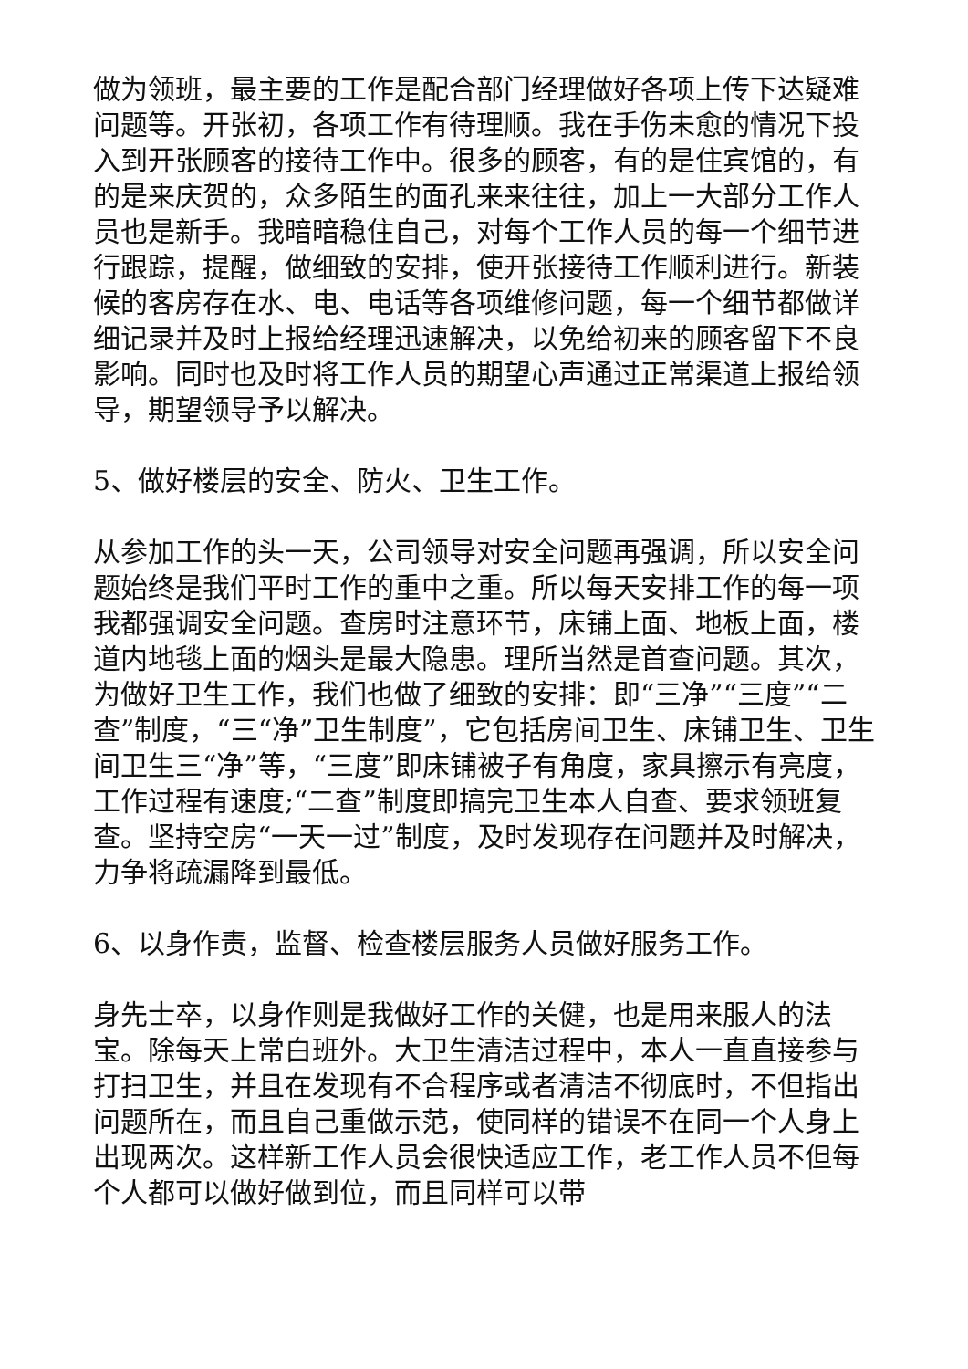做为领班，最主要的工作是配合部门经理做好各项上传下达疑难问题等。开张初，各项工作有待理顺。我在手伤未愈的情况下投入到开张顾客的接待工作中。很多的顾客，有的是住宾馆的，有的是来庆贺的，众多陌生的面孔来来往往，加上一大部分工作人员也是新手。我暗暗稳住自己，对每个工作人员的每一个细节进行跟踪，提醒，做细致的安排，使开张接待工作顺利进行。新装候的客房存在水、电、电话等各项维修问题，每一个细节都做详细记录并及时上报给经理迅速解决，以免给初来的顾客留下不良影响。同时也及时将工作人员的期望心声通过正常渠道上报给领导，期望领导予以解决。
5、做好楼层的安全、防火、卫生工作。
从参加工作的头一天，公司领导对安全问题再强调，所以安全问题始终是我们平时工作的重中之重。所以每天安排工作的每一项我都强调安全问题。查房时注意环节，床铺上面、地板上面，楼道内地毯上面的烟头是最大隐患。理所当然是首查问题。其次，为做好卫生工作，我们也做了细致的安排：即“三净”“三度”“二查”制度，“三“净”卫生制度”，它包括房间卫生、床铺卫生、卫生间卫生三“净”等，“三度”即床铺被子有角度，家具擦示有亮度，工作过程有速度;“二查”制度即搞完卫生本人自查、要求领班复查。坚持空房“一天一过”制度，及时发现存在问题并及时解决，力争将疏漏降到最低。
6、以身作责，监督、检查楼层服务人员做好服务工作。
身先士卒，以身作则是我做好工作的关健，也是用来服人的法宝。除每天上常白班外。大卫生清洁过程中，本人一直直接参与打扫卫生，并且在发现有不合程序或者清洁不彻底时，不但指出问题所在，而且自己重做示范，使同样的错误不在同一个人身上出现两次。这样新工作人员会很快适应工作，老工作人员不但每个人都可以做好做到位，而且同样可以带